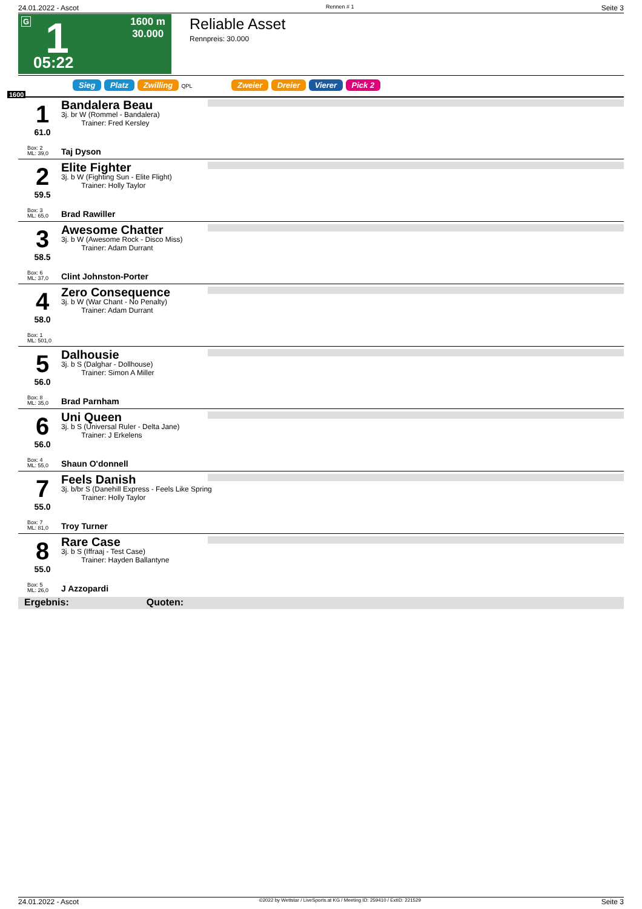24.01.2022 - Ascot Rennen # 1 Seite 3
G 1
1600 m
30.000
05:22
Reliable Asset
Rennpreis: 30.000
Sieg Platz Zwilling QPL Zweier Dreier Vierer Pick 2
1600
1
61.0
Box: 2
ML: 39,0
Bandalera Beau
3j. br W (Rommel - Bandalera)
Trainer: Fred Kersley
Taj Dyson
2
59.5
Box: 3
ML: 65,0
Elite Fighter
3j. b W (Fighting Sun - Elite Flight)
Trainer: Holly Taylor
Brad Rawiller
3
58.5
Box: 6
ML: 37,0
Awesome Chatter
3j. b W (Awesome Rock - Disco Miss)
Trainer: Adam Durrant
Clint Johnston-Porter
4
58.0
Box: 1
ML: 501,0
Zero Consequence
3j. b W (War Chant - No Penalty)
Trainer: Adam Durrant
5
56.0
Box: 8
ML: 35,0
Dalhousie
3j. b S (Dalghar - Dollhouse)
Trainer: Simon A Miller
Brad Parnham
6
56.0
Box: 4
ML: 55,0
Uni Queen
3j. b S (Universal Ruler - Delta Jane)
Trainer: J Erkelens
Shaun O'donnell
7
55.0
Box: 7
ML: 81,0
Feels Danish
3j. b/br S (Danehill Express - Feels Like Spring
Trainer: Holly Taylor
Troy Turner
8
55.0
Box: 5
ML: 26,0
Rare Case
3j. b S (Iffraaj - Test Case)
Trainer: Hayden Ballantyne
J Azzopardi
Ergebnis: Quoten:
24.01.2022 - Ascot ©2022 by Wettstar / LiveSports.at KG / Meeting ID: 259410 / ExtID: 221529 Seite 3